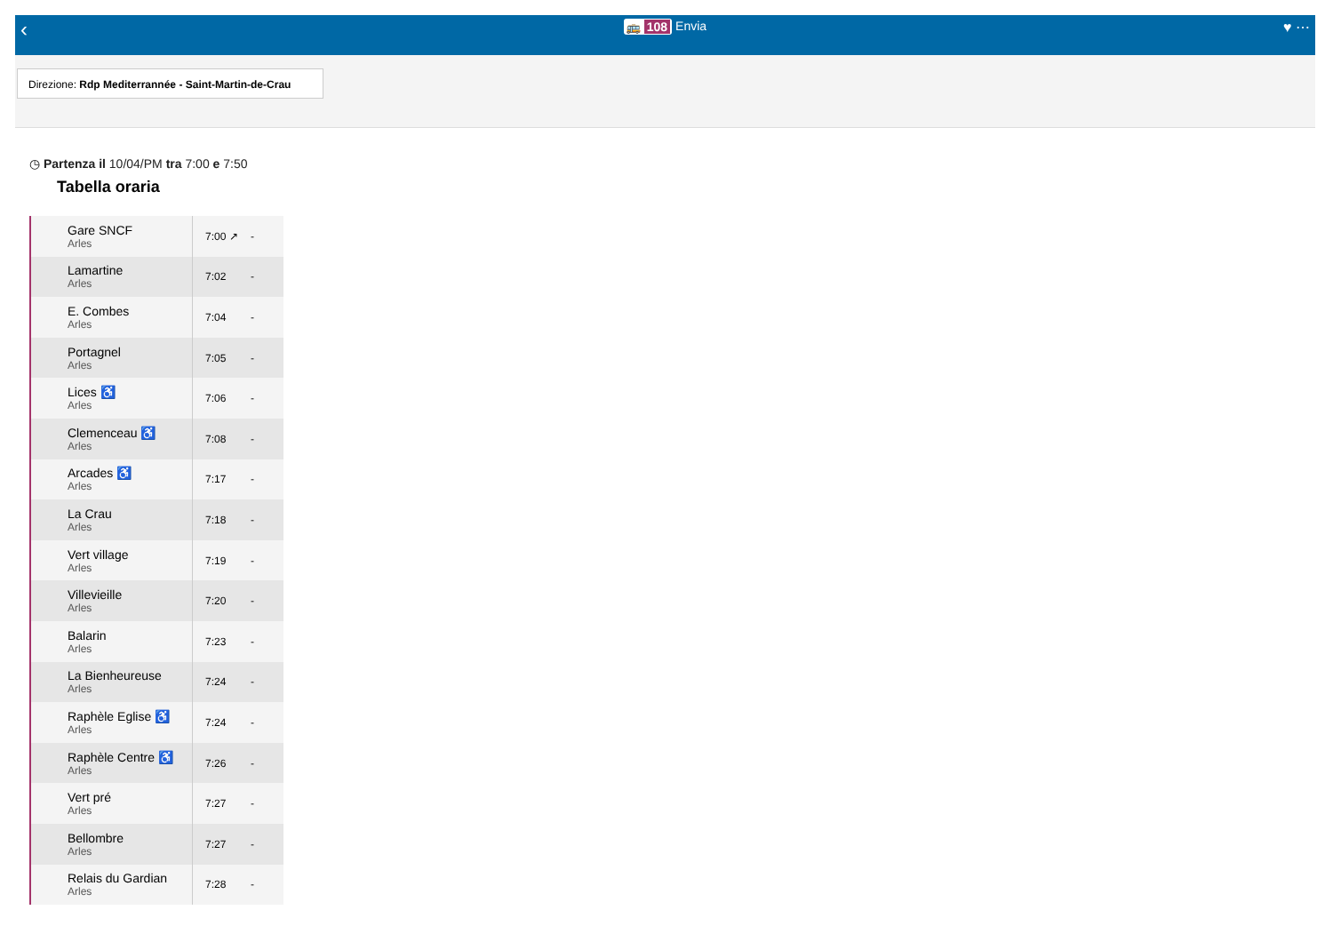‹
🚌 108 Envia
♥ ⋯
Direzione: Rdp Mediterrannée - Saint-Martin-de-Crau
◷ Partenza il 10/04/PM tra 7:00 e 7:50
Tabella oraria
| Gare SNCF Arles | 7:00 ↗ | - |
| Lamartine Arles | 7:02 | - |
| E. Combes Arles | 7:04 | - |
| Portagnel Arles | 7:05 | - |
| Lices ♿ Arles | 7:06 | - |
| Clemenceau ♿ Arles | 7:08 | - |
| Arcades ♿ Arles | 7:17 | - |
| La Crau Arles | 7:18 | - |
| Vert village Arles | 7:19 | - |
| Villevieille Arles | 7:20 | - |
| Balarin Arles | 7:23 | - |
| La Bienheureuse Arles | 7:24 | - |
| Raphèle Eglise ♿ Arles | 7:24 | - |
| Raphèle Centre ♿ Arles | 7:26 | - |
| Vert pré Arles | 7:27 | - |
| Bellombre Arles | 7:27 | - |
| Relais du Gardian Arles | 7:28 | - |